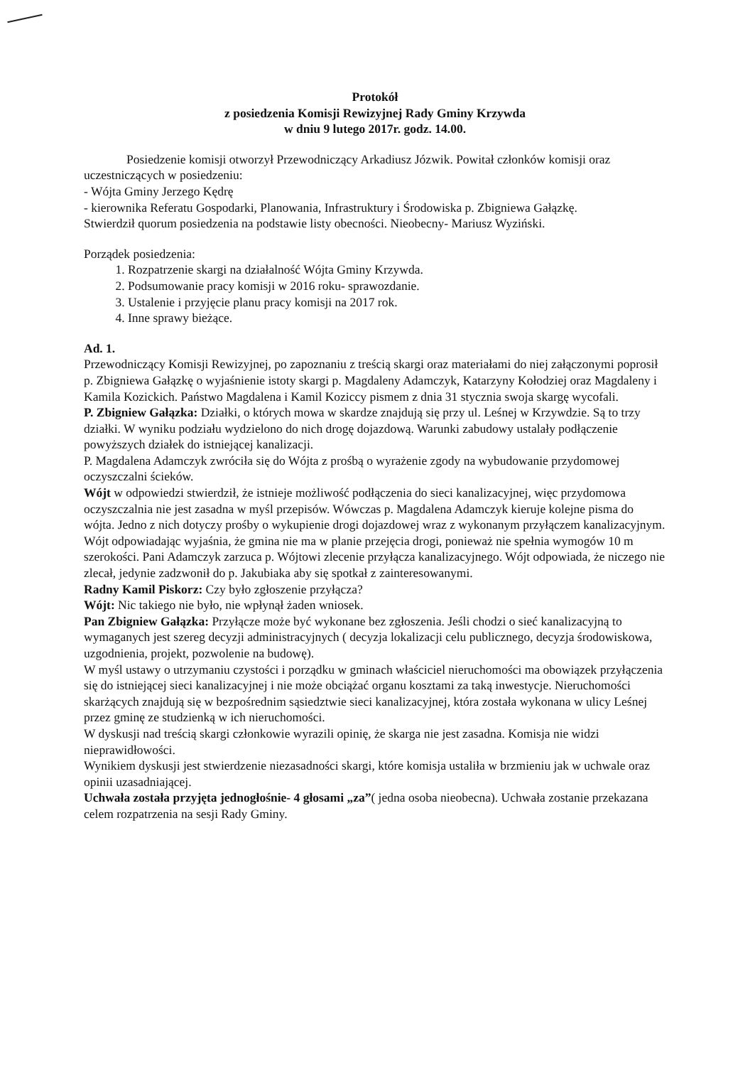Protokół
z posiedzenia Komisji Rewizyjnej Rady Gminy Krzywda
w dniu 9 lutego 2017r. godz. 14.00.
Posiedzenie komisji otworzył Przewodniczący Arkadiusz Józwik. Powitał członków komisji oraz uczestniczących w posiedzeniu:
- Wójta Gminy Jerzego Kędrę
- kierownika Referatu Gospodarki, Planowania, Infrastruktury i Środowiska p. Zbigniewa Gałązkę.
Stwierdził quorum posiedzenia na podstawie listy obecności. Nieobecny- Mariusz Wyziński.
Porządek posiedzenia:
1. Rozpatrzenie skargi na działalność Wójta Gminy Krzywda.
2. Podsumowanie pracy komisji w 2016 roku- sprawozdanie.
3. Ustalenie i przyjęcie planu pracy komisji na 2017 rok.
4. Inne sprawy bieżące.
Ad. 1.
Przewodniczący Komisji Rewizyjnej, po zapoznaniu z treścią skargi oraz materiałami do niej załączonymi poprosił p. Zbigniewa Gałązkę o wyjaśnienie istoty skargi p. Magdaleny Adamczyk, Katarzyny Kołodziej oraz Magdaleny i Kamila Kozickich. Państwo Magdalena i Kamil Koziccy pismem z dnia 31 stycznia swoja skargę wycofali.
P. Zbigniew Gałązka: Działki, o których mowa w skardze znajdują się przy ul. Leśnej w Krzywdzie. Są to trzy działki. W wyniku podziału wydzielono do nich drogę dojazdową. Warunki zabudowy ustalały podłączenie powyższych działek do istniejącej kanalizacji.
P. Magdalena Adamczyk zwróciła się do Wójta z prośbą o wyrażenie zgody na wybudowanie przydomowej oczyszczalni ścieków.
Wójt w odpowiedzi stwierdził, że istnieje możliwość podłączenia do sieci kanalizacyjnej, więc przydomowa oczyszczalnia nie jest zasadna w myśl przepisów. Wówczas p. Magdalena Adamczyk kieruje kolejne pisma do wójta. Jedno z nich dotyczy prośby o wykupienie drogi dojazdowej wraz z wykonanym przyłączem kanalizacyjnym. Wójt odpowiadając wyjaśnia, że gmina nie ma w planie przejęcia drogi, ponieważ nie spełnia wymogów 10 m szerokości. Pani Adamczyk zarzuca p. Wójtowi zlecenie przyłącza kanalizacyjnego. Wójt odpowiada, że niczego nie zlecał, jedynie zadzwonił do p. Jakubiaka aby się spotkał z zainteresowanymi.
Radny Kamil Piskorz: Czy było zgłoszenie przyłącza?
Wójt: Nic takiego nie było, nie wpłynął żaden wniosek.
Pan Zbigniew Gałązka: Przyłącze może być wykonane bez zgłoszenia. Jeśli chodzi o sieć kanalizacyjną to wymaganych jest szereg decyzji administracyjnych ( decyzja lokalizacji celu publicznego, decyzja środowiskowa, uzgodnienia, projekt, pozwolenie na budowę).
W myśl ustawy o utrzymaniu czystości i porządku w gminach właściciel nieruchomości ma obowiązek przyłączenia się do istniejącej sieci kanalizacyjnej i nie może obciążać organu kosztami za taką inwestycje. Nieruchomości skarżących znajdują się w bezpośrednim sąsiedztwie sieci kanalizacyjnej, która została wykonana w ulicy Leśnej przez gminę ze studzienką w ich nieruchomości.
W dyskusji nad treścią skargi członkowie wyrazili opinię, że skarga nie jest zasadna. Komisja nie widzi nieprawidłowości.
Wynikiem dyskusji jest stwierdzenie niezasadności skargi, które komisja ustaliła w brzmieniu jak w uchwale oraz opinii uzasadniającej.
Uchwała została przyjęta jednogłośnie- 4 głosami „za”( jedna osoba nieobecna). Uchwała zostanie przekazana celem rozpatrzenia na sesji Rady Gminy.